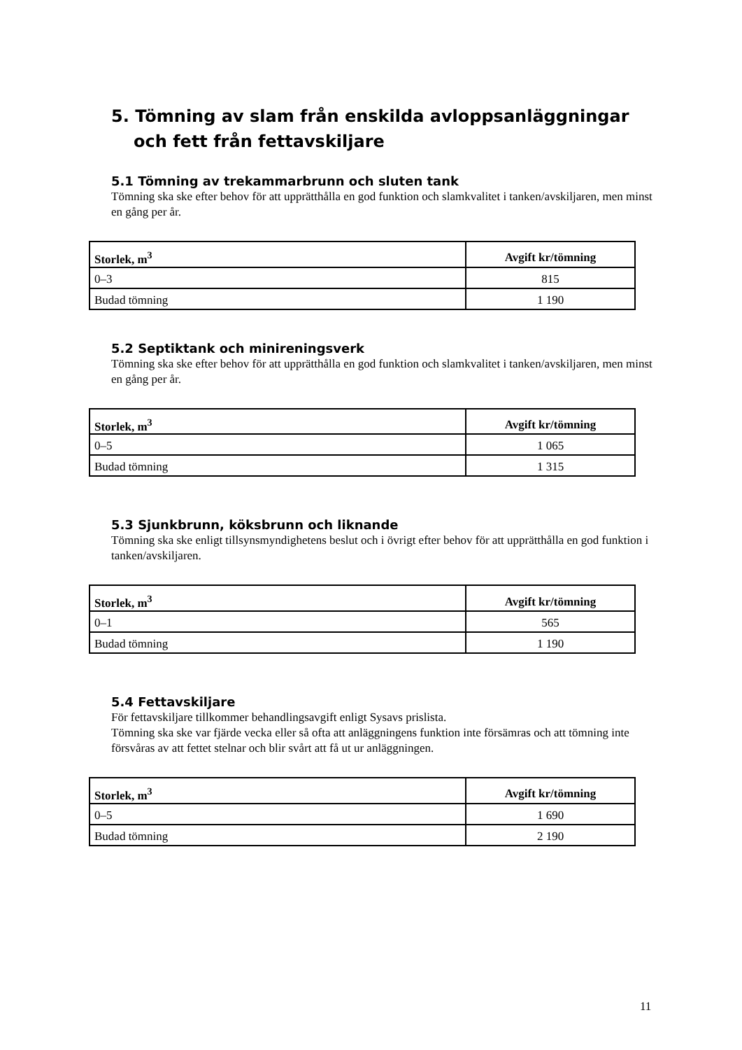5. Tömning av slam från enskilda avloppsanläggningar och fett från fettavskiljare
5.1 Tömning av trekammarbrunn och sluten tank
Tömning ska ske efter behov för att upprätthålla en god funktion och slamkvalitet i tanken/avskiljaren, men minst en gång per år.
| Storlek, m<sup>3</sup> | Avgift kr/tömning |
| --- | --- |
| 0–3 | 815 |
| Budad tömning | 1 190 |
5.2 Septiktank och minireningsverk
Tömning ska ske efter behov för att upprätthålla en god funktion och slamkvalitet i tanken/avskiljaren, men minst en gång per år.
| Storlek, m<sup>3</sup> | Avgift kr/tömning |
| --- | --- |
| 0–5 | 1 065 |
| Budad tömning | 1 315 |
5.3 Sjunkbrunn, köksbrunn och liknande
Tömning ska ske enligt tillsynsmyndighetens beslut och i övrigt efter behov för att upprätthålla en god funktion i tanken/avskiljaren.
| Storlek, m<sup>3</sup> | Avgift kr/tömning |
| --- | --- |
| 0–1 | 565 |
| Budad tömning | 1 190 |
5.4 Fettavskiljare
För fettavskiljare tillkommer behandlingsavgift enligt Sysavs prislista.
Tömning ska ske var fjärde vecka eller så ofta att anläggningens funktion inte försämras och att tömning inte försvåras av att fettet stelnar och blir svårt att få ut ur anläggningen.
| Storlek, m<sup>3</sup> | Avgift kr/tömning |
| --- | --- |
| 0–5 | 1 690 |
| Budad tömning | 2 190 |
11